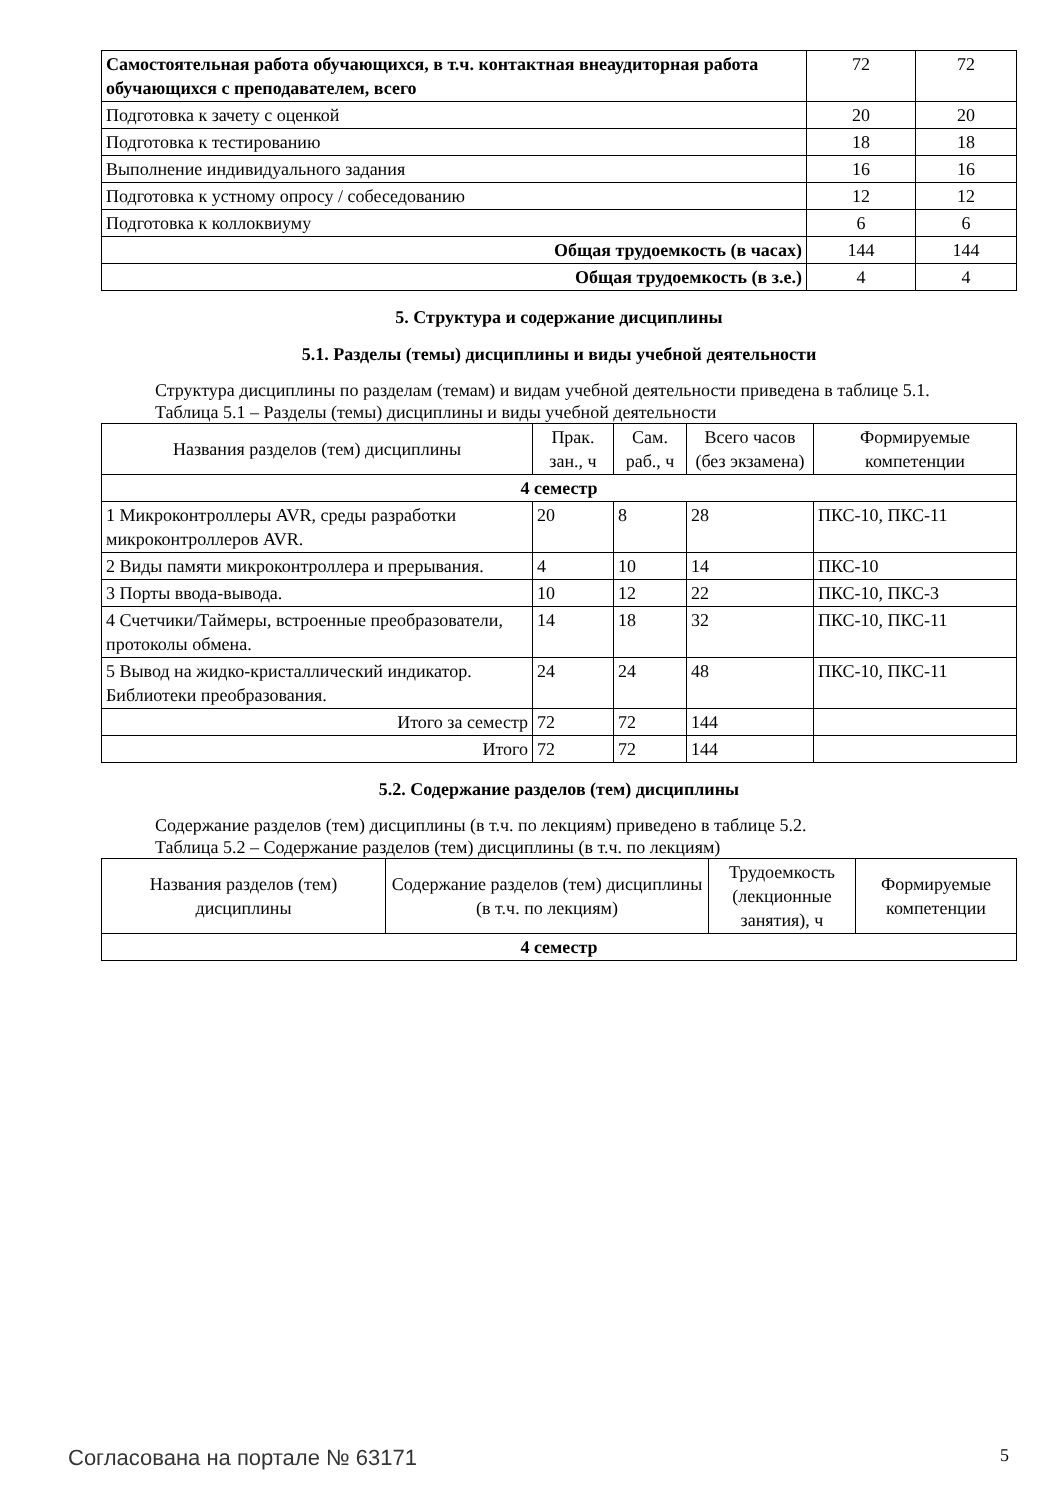| Самостоятельная работа обучающихся, в т.ч. контактная внеаудиторная работа обучающихся с преподавателем, всего | 72 | 72 |
| Подготовка к зачету с оценкой | 20 | 20 |
| Подготовка к тестированию | 18 | 18 |
| Выполнение индивидуального задания | 16 | 16 |
| Подготовка к устному опросу / собеседованию | 12 | 12 |
| Подготовка к коллоквиуму | 6 | 6 |
| Общая трудоемкость (в часах) | 144 | 144 |
| Общая трудоемкость (в з.е.) | 4 | 4 |
5. Структура и содержание дисциплины
5.1. Разделы (темы) дисциплины и виды учебной деятельности
Структура дисциплины по разделам (темам) и видам учебной деятельности приведена в таблице 5.1.
Таблица 5.1 – Разделы (темы) дисциплины и виды учебной деятельности
| Названия разделов (тем) дисциплины | Прак. зан., ч | Сам. раб., ч | Всего часов (без экзамена) | Формируемые компетенции |
| --- | --- | --- | --- | --- |
| 4 семестр | | | | |
| 1 Микроконтроллеры AVR, среды разработки микроконтроллеров AVR. | 20 | 8 | 28 | ПКС-10, ПКС-11 |
| 2 Виды памяти микроконтроллера и прерывания. | 4 | 10 | 14 | ПКС-10 |
| 3 Порты ввода-вывода. | 10 | 12 | 22 | ПКС-10, ПКС-3 |
| 4 Счетчики/Таймеры, встроенные преобразователи, протоколы обмена. | 14 | 18 | 32 | ПКС-10, ПКС-11 |
| 5 Вывод на жидко-кристаллический индикатор. Библиотеки преобразования. | 24 | 24 | 48 | ПКС-10, ПКС-11 |
| Итого за семестр | 72 | 72 | 144 | |
| Итого | 72 | 72 | 144 | |
5.2. Содержание разделов (тем) дисциплины
Содержание разделов (тем) дисциплины (в т.ч. по лекциям) приведено в таблице 5.2.
Таблица 5.2 – Содержание разделов (тем) дисциплины (в т.ч. по лекциям)
| Названия разделов (тем) дисциплины | Содержание разделов (тем) дисциплины (в т.ч. по лекциям) | Трудоемкость (лекционные занятия), ч | Формируемые компетенции |
| --- | --- | --- | --- |
| 4 семестр | | | |
Согласована на портале № 63171 5